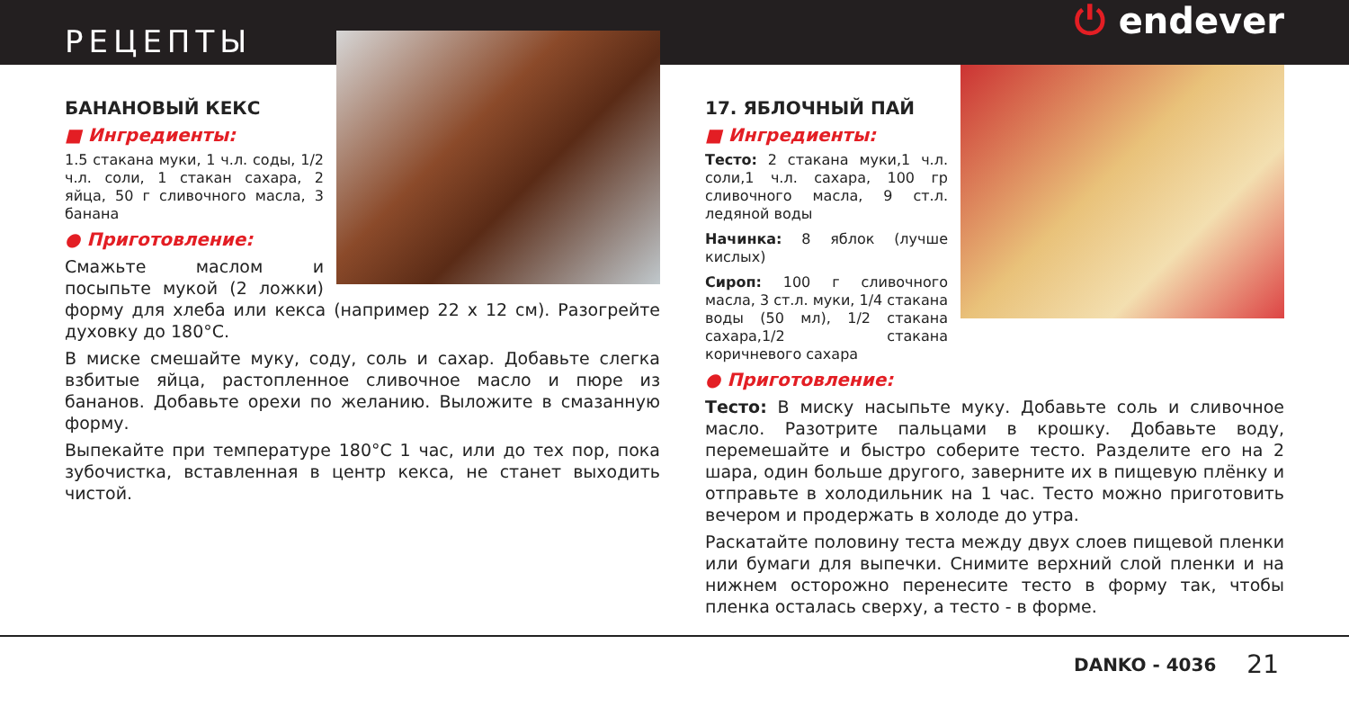РЕЦЕПТЫ
⏻ endever
БАНАНОВЫЙ КЕКС
■ Ингредиенты:
1.5 стакана муки, 1 ч.л. соды, 1/2 ч.л. соли, 1 стакан сахара, 2 яйца, 50 г сливочного масла, 3 банана
● Приготовление:
Смажьте маслом и посыпьте мукой (2 ложки) форму для хлеба или кекса (например 22 х 12 см). Разогрейте духовку до 180°C.
В миске смешайте муку, соду, соль и сахар. Добавьте слегка взбитые яйца, растопленное сливочное масло и пюре из бананов. Добавьте орехи по желанию. Выложите в смазанную форму.
Выпекайте при температуре 180°C 1 час, или до тех пор, пока зубочистка, вставленная в центр кекса, не станет выходить чистой.
17. ЯБЛОЧНЫЙ ПАЙ
■ Ингредиенты:
Тесто: 2 стакана муки,1 ч.л. соли,1 ч.л. сахара, 100 гр сливочного масла, 9 ст.л. ледяной воды
Начинка: 8 яблок (лучше кислых)
Сироп: 100 г сливочного масла, 3 ст.л. муки, 1/4 стакана воды (50 мл), 1/2 стакана сахара,1/2 стакана коричневого сахара
● Приготовление:
Тесто: В миску насыпьте муку. Добавьте соль и сливочное масло. Разотрите пальцами в крошку. Добавьте воду, перемешайте и быстро соберите тесто. Разделите его на 2 шара, один больше другого, заверните их в пищевую плёнку и отправьте в холодильник на 1 час. Тесто можно приготовить вечером и продержать в холоде до утра.
Раскатайте половину теста между двух слоев пищевой пленки или бумаги для выпечки. Снимите верхний слой пленки и на нижнем осторожно перенесите тесто в форму так, чтобы пленка осталась сверху, а тесто - в форме.
DANKO - 4036 21